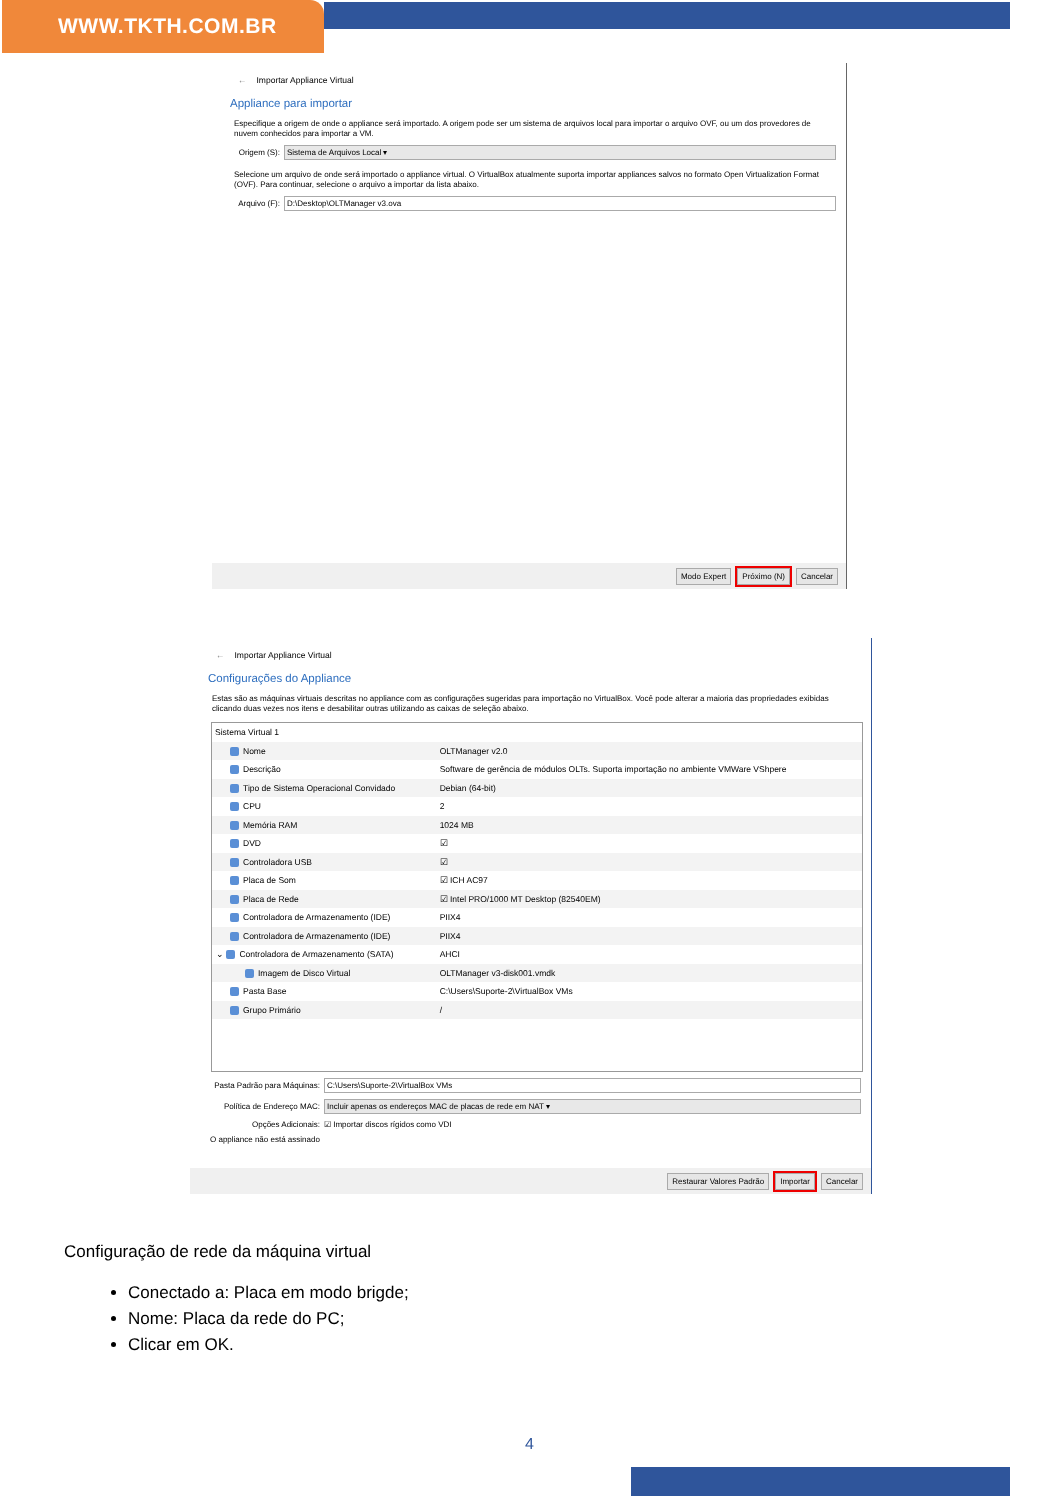WWW.TKTH.COM.BR
← Importar Appliance Virtual
Appliance para importar
Especifique a origem de onde o appliance será importado. A origem pode ser um sistema de arquivos local para importar o arquivo OVF, ou um dos provedores de nuvem conhecidos para importar a VM.
Origem (S):
Sistema de Arquivos Local ▾
Selecione um arquivo de onde será importado o appliance virtual. O VirtualBox atualmente suporta importar appliances salvos no formato Open Virtualization Format (OVF). Para continuar, selecione o arquivo a importar da lista abaixo.
Arquivo (F):
D:\Desktop\OLTManager v3.ova
Modo Expert Próximo (N) Cancelar
← Importar Appliance Virtual
Configurações do Appliance
Estas são as máquinas virtuais descritas no appliance com as configurações sugeridas para importação no VirtualBox. Você pode alterar a maioria das propriedades exibidas clicando duas vezes nos itens e desabilitar outras utilizando as caixas de seleção abaixo.
| Sistema Virtual 1 | |
| Nome | OLTManager v2.0 |
| Descrição | Software de gerência de módulos OLTs. Suporta importação no ambiente VMWare VShpere |
| Tipo de Sistema Operacional Convidado | Debian (64-bit) |
| CPU | 2 |
| Memória RAM | 1024 MB |
| DVD | ☑ |
| Controladora USB | ☑ |
| Placa de Som | ☑ ICH AC97 |
| Placa de Rede | ☑ Intel PRO/1000 MT Desktop (82540EM) |
| Controladora de Armazenamento (IDE) | PIIX4 |
| Controladora de Armazenamento (IDE) | PIIX4 |
| ⌄ Controladora de Armazenamento (SATA) | AHCI |
| Imagem de Disco Virtual | OLTManager v3-disk001.vmdk |
| Pasta Base | C:\Users\Suporte-2\VirtualBox VMs |
| Grupo Primário | / |
Pasta Padrão para Máquinas:
C:\Users\Suporte-2\VirtualBox VMs
Política de Endereço MAC:
Incluir apenas os endereços MAC de placas de rede em NAT ▾
Opções Adicionais:
☑ Importar discos rígidos como VDI
O appliance não está assinado
Restaurar Valores Padrão Importar Cancelar
Configuração de rede da máquina virtual
Conectado a: Placa em modo brigde;
Nome: Placa da rede do PC;
Clicar em OK.
4